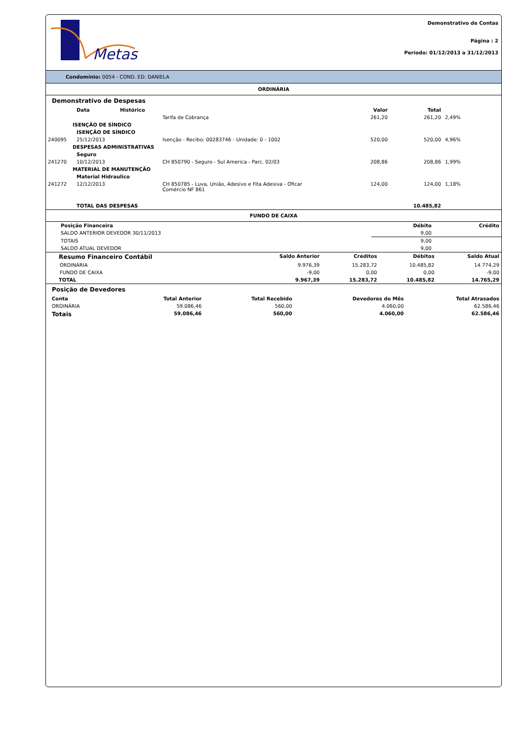Metas
Demonstrativo de Contas
Página : 2
Período: 01/12/2013 a 31/12/2013
Condomínio: 0054 - COND. ED. DANIELA
ORDINÁRIA
Demonstrativo de Despesas
| | Data | Histórico | Valor | Total | |
| --- | --- | --- | --- | --- | --- |
| | | Tarifa de Cobrança | 261,20 | 261,20 | 2,49% |
| ISENÇÃO DE SÍNDICO | | | | | |
| | ISENÇÃO DE SÍNDICO | | | | |
| 240095 | 25/12/2013 | Isenção - Recibo: 00283746 - Unidade: 0 - 1002 | 520,00 | 520,00 | 4,96% |
| DESPESAS ADMINISTRATIVAS | | | | | |
| | Seguro | | | | |
| 241270 | 10/12/2013 | CH 850790 - Seguro - Sul America - Parc. 02/03 | 208,86 | 208,86 | 1,99% |
| MATERIAL DE MANUTENÇÃO | | | | | |
| | Material Hidraulico | | | | |
| 241272 | 12/12/2013 | CH 850785 - Luva, União, Adesivo e Fita Adesiva - Oficar Comércio NF 861 | 124,00 | 124,00 | 1,18% |
| | TOTAL DAS DESPESAS | | | 10.485,82 | |
FUNDO DE CAIXA
| Posição Financeira | Débito | Crédito |
| --- | --- | --- |
| SALDO ANTERIOR DEVEDOR 30/11/2013 | 9,00 | |
| TOTAIS | 9,00 | |
| SALDO ATUAL DEVEDOR | 9,00 | |
| Resumo Financeiro Contábil | Saldo Anterior | Créditos | Débitos | Saldo Atual |
| --- | --- | --- | --- | --- |
| ORDINÁRIA | 9.976,39 | 15.283,72 | 10.485,82 | 14.774,29 |
| FUNDO DE CAIXA | -9,00 | 0,00 | 0,00 | -9,00 |
| TOTAL | 9.967,39 | 15.283,72 | 10.485,82 | 14.765,29 |
Posição de Devedores
| Conta | Total Anterior | Total Recebido | Devedores do Mês | Total Atrasados |
| --- | --- | --- | --- | --- |
| ORDINÁRIA | 59.086,46 | 560,00 | 4.060,00 | 62.586,46 |
| Totais | 59.086,46 | 560,00 | 4.060,00 | 62.586,46 |